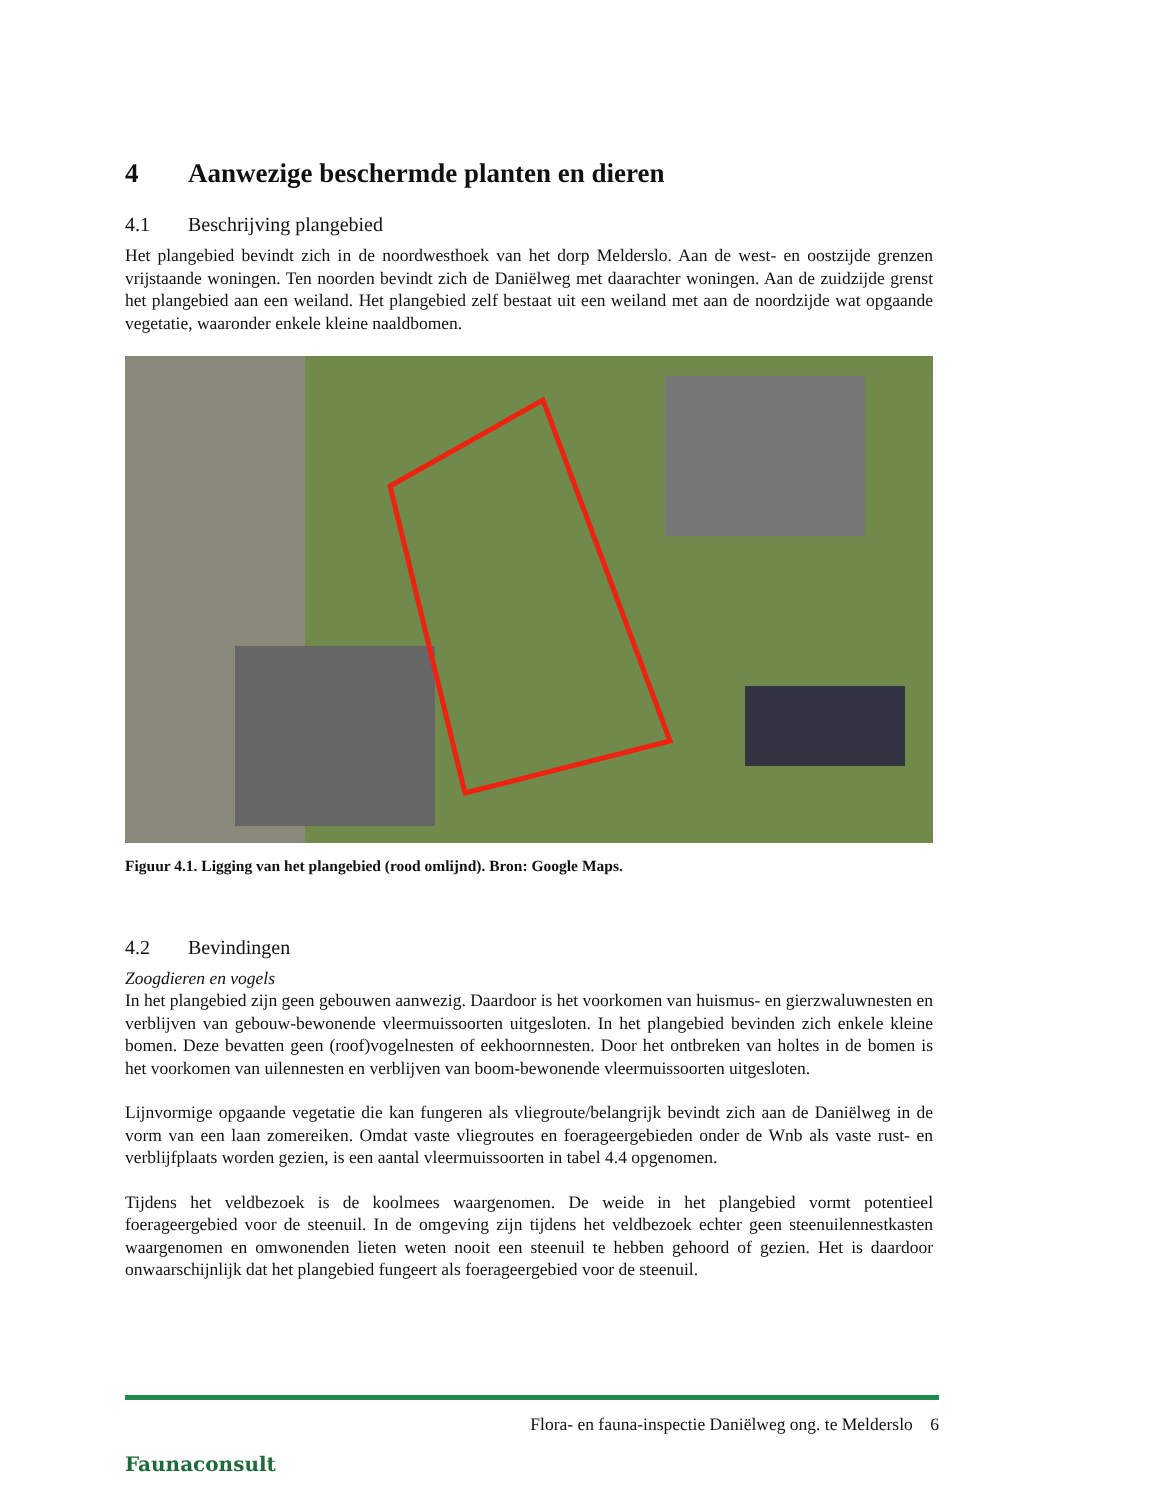4 Aanwezige beschermde planten en dieren
4.1 Beschrijving plangebied
Het plangebied bevindt zich in de noordwesthoek van het dorp Melderslo. Aan de west- en oostzijde grenzen vrijstaande woningen. Ten noorden bevindt zich de Daniëlweg met daarachter woningen. Aan de zuidzijde grenst het plangebied aan een weiland. Het plangebied zelf bestaat uit een weiland met aan de noordzijde wat opgaande vegetatie, waaronder enkele kleine naaldbomen.
Figuur 4.1. Ligging van het plangebied (rood omlijnd). Bron: Google Maps.
4.2 Bevindingen
Zoogdieren en vogels
In het plangebied zijn geen gebouwen aanwezig. Daardoor is het voorkomen van huismus- en gierzwaluwnesten en verblijven van gebouw-bewonende vleermuissoorten uitgesloten. In het plangebied bevinden zich enkele kleine bomen. Deze bevatten geen (roof)vogelnesten of eekhoornnesten. Door het ontbreken van holtes in de bomen is het voorkomen van uilennesten en verblijven van boom-bewonende vleermuissoorten uitgesloten.
Lijnvormige opgaande vegetatie die kan fungeren als vliegroute/belangrijk bevindt zich aan de Daniëlweg in de vorm van een laan zomereiken. Omdat vaste vliegroutes en foerageergebieden onder de Wnb als vaste rust- en verblijfplaats worden gezien, is een aantal vleermuissoorten in tabel 4.4 opgenomen.
Tijdens het veldbezoek is de koolmees waargenomen. De weide in het plangebied vormt potentieel foerageergebied voor de steenuil. In de omgeving zijn tijdens het veldbezoek echter geen steenuilennestkasten waargenomen en omwonenden lieten weten nooit een steenuil te hebben gehoord of gezien. Het is daardoor onwaarschijnlijk dat het plangebied fungeert als foerageergebied voor de steenuil.
Faunaconsult
Flora- en fauna-inspectie Daniëlweg ong. te Melderslo 6